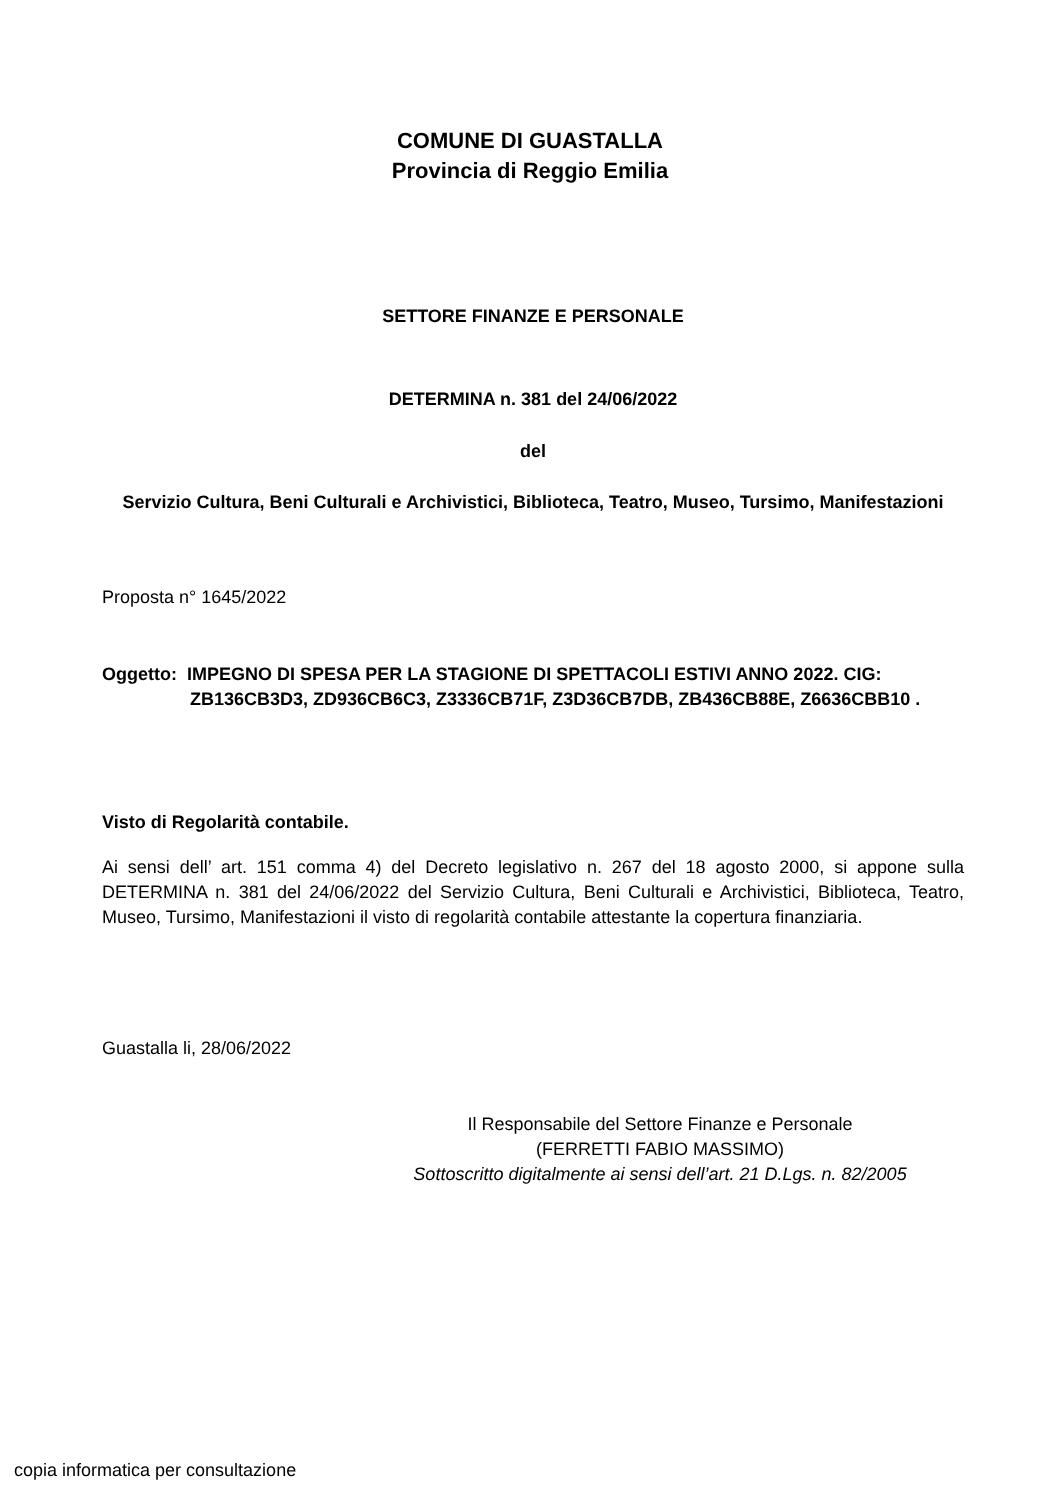COMUNE DI GUASTALLA
Provincia di Reggio Emilia
SETTORE FINANZE E PERSONALE
DETERMINA n. 381 del 24/06/2022
del
Servizio Cultura, Beni Culturali e Archivistici, Biblioteca, Teatro, Museo, Tursimo, Manifestazioni
Proposta n° 1645/2022
Oggetto: IMPEGNO DI SPESA PER LA STAGIONE DI SPETTACOLI ESTIVI ANNO 2022. CIG: ZB136CB3D3, ZD936CB6C3, Z3336CB71F, Z3D36CB7DB, ZB436CB88E, Z6636CBB10 .
Visto di Regolarità contabile.
Ai sensi dell’ art. 151 comma 4) del Decreto legislativo n. 267 del 18 agosto 2000, si appone sulla DETERMINA n. 381 del 24/06/2022 del Servizio Cultura, Beni Culturali e Archivistici, Biblioteca, Teatro, Museo, Tursimo, Manifestazioni il visto di regolarità contabile attestante la copertura finanziaria.
Guastalla li, 28/06/2022
Il Responsabile del Settore Finanze e Personale
(FERRETTI FABIO MASSIMO)
Sottoscritto digitalmente ai sensi dell’art. 21 D.Lgs. n. 82/2005
copia informatica per consultazione